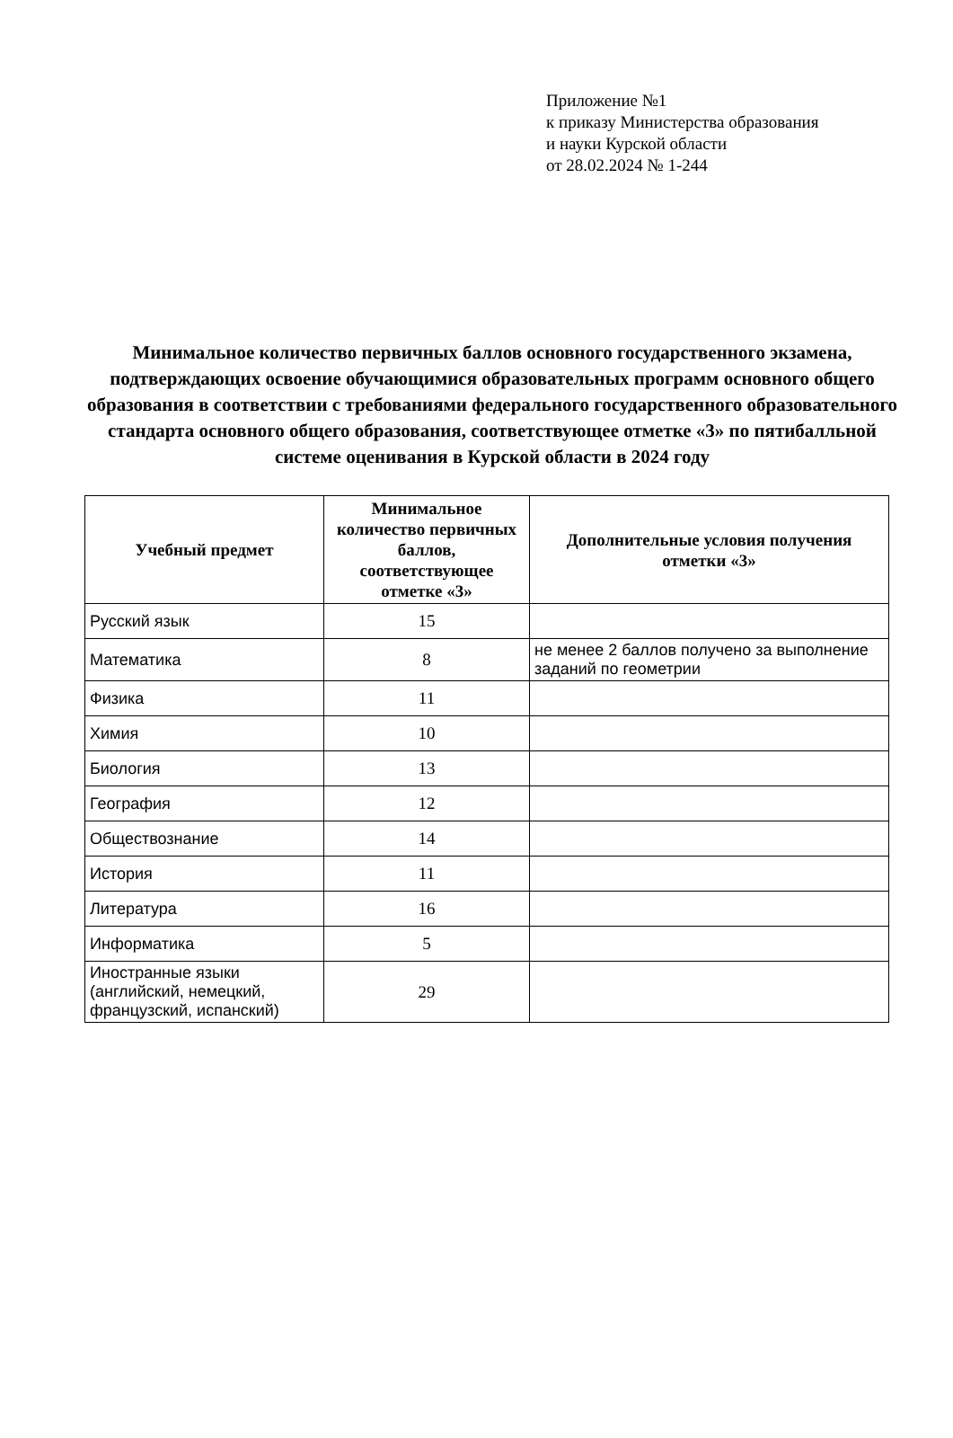Приложение №1
к приказу Министерства образования
и науки Курской области
от 28.02.2024 № 1-244
Минимальное количество первичных баллов основного государственного экзамена, подтверждающих освоение обучающимися образовательных программ основного общего образования в соответствии с требованиями федерального государственного образовательного стандарта основного общего образования, соответствующее отметке «3» по пятибалльной системе оценивания в Курской области в 2024 году
| Учебный предмет | Минимальное количество первичных баллов, соответствующее отметке «3» | Дополнительные условия получения отметки «3» |
| --- | --- | --- |
| Русский язык | 15 | |
| Математика | 8 | не менее 2 баллов получено за выполнение заданий по геометрии |
| Физика | 11 | |
| Химия | 10 | |
| Биология | 13 | |
| География | 12 | |
| Обществознание | 14 | |
| История | 11 | |
| Литература | 16 | |
| Информатика | 5 | |
| Иностранные языки (английский, немецкий, французский, испанский) | 29 | |